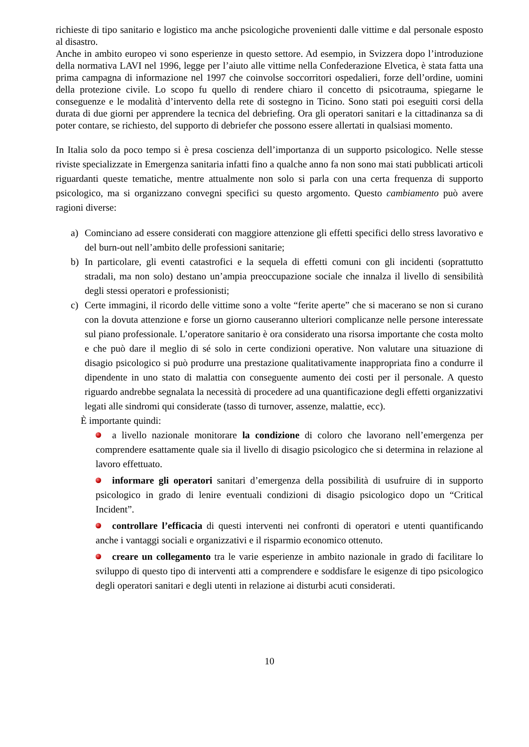richieste di tipo sanitario e logistico ma anche psicologiche provenienti dalle vittime e dal personale esposto al disastro.
Anche in ambito europeo vi sono esperienze in questo settore. Ad esempio, in Svizzera dopo l’introduzione della normativa LAVI nel 1996, legge per l’aiuto alle vittime nella Confederazione Elvetica, è stata fatta una prima campagna di informazione nel 1997 che coinvolse soccorritori ospedalieri, forze dell’ordine, uomini della protezione civile. Lo scopo fu quello di rendere chiaro il concetto di psicotrauma, spiegarne le conseguenze e le modalità d’intervento della rete di sostegno in Ticino. Sono stati poi eseguiti corsi della durata di due giorni per apprendere la tecnica del debriefing. Ora gli operatori sanitari e la cittadinanza sa di poter contare, se richiesto, del supporto di debriefer che possono essere allertati in qualsiasi momento.
In Italia solo da poco tempo si è presa coscienza dell’importanza di un supporto psicologico. Nelle stesse riviste specializzate in Emergenza sanitaria infatti fino a qualche anno fa non sono mai stati pubblicati articoli riguardanti queste tematiche, mentre attualmente non solo si parla con una certa frequenza di supporto psicologico, ma si organizzano convegni specifici su questo argomento. Questo cambiamento può avere ragioni diverse:
a) Cominciano ad essere considerati con maggiore attenzione gli effetti specifici dello stress lavorativo e del burn-out nell’ambito delle professioni sanitarie;
b) In particolare, gli eventi catastrofici e la sequela di effetti comuni con gli incidenti (soprattutto stradali, ma non solo) destano un’ampia preoccupazione sociale che innalza il livello di sensibilità degli stessi operatori e professionisti;
c) Certe immagini, il ricordo delle vittime sono a volte “ferite aperte” che si macerano se non si curano con la dovuta attenzione e forse un giorno causeranno ulteriori complicanze nelle persone interessate sul piano professionale. L’operatore sanitario è ora considerato una risorsa importante che costa molto e che può dare il meglio di sé solo in certe condizioni operative. Non valutare una situazione di disagio psicologico si può produrre una prestazione qualitativamente inappropriata fino a condurre il dipendente in uno stato di malattia con conseguente aumento dei costi per il personale. A questo riguardo andrebbe segnalata la necessità di procedere ad una quantificazione degli effetti organizzativi legati alle sindromi qui considerate (tasso di turnover, assenze, malattie, ecc).
È importante quindi:
a livello nazionale monitorare la condizione di coloro che lavorano nell’emergenza per comprendere esattamente quale sia il livello di disagio psicologico che si determina in relazione al lavoro effettuato.
informare gli operatori sanitari d’emergenza della possibilità di usufruire di in supporto psicologico in grado di lenire eventuali condizioni di disagio psicologico dopo un “Critical Incident”.
controllare l’efficacia di questi interventi nei confronti di operatori e utenti quantificando anche i vantaggi sociali e organizzativi e il risparmio economico ottenuto.
creare un collegamento tra le varie esperienze in ambito nazionale in grado di facilitare lo sviluppo di questo tipo di interventi atti a comprendere e soddisfare le esigenze di tipo psicologico degli operatori sanitari e degli utenti in relazione ai disturbi acuti considerati.
10